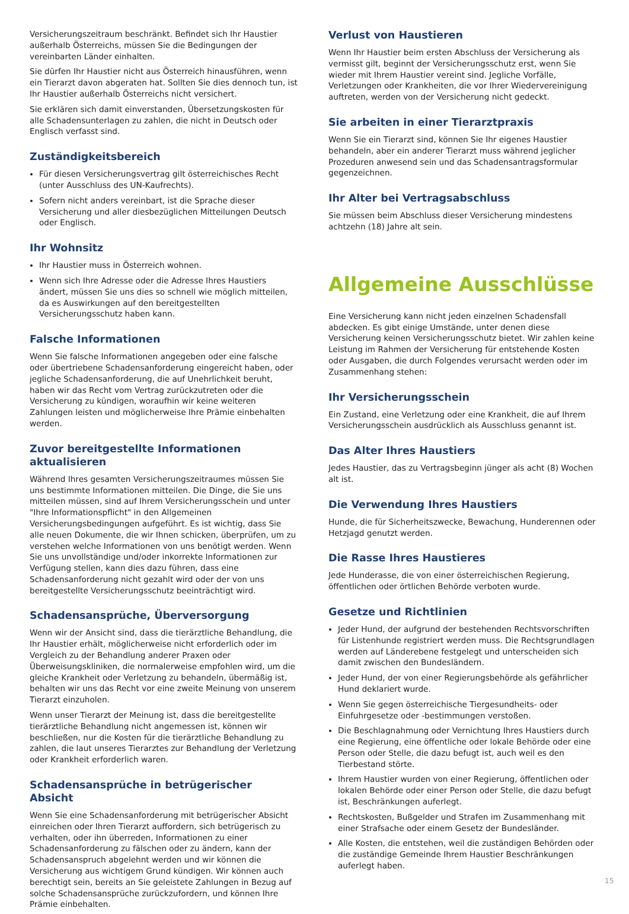Versicherungszeitraum beschränkt. Befindet sich Ihr Haustier außerhalb Österreichs, müssen Sie die Bedingungen der vereinbarten Länder einhalten.
Sie dürfen Ihr Haustier nicht aus Österreich hinausführen, wenn ein Tierarzt davon abgeraten hat. Sollten Sie dies dennoch tun, ist Ihr Haustier außerhalb Österreichs nicht versichert.
Sie erklären sich damit einverstanden, Übersetzungskosten für alle Schadensunterlagen zu zahlen, die nicht in Deutsch oder Englisch verfasst sind.
Zuständigkeitsbereich
Für diesen Versicherungsvertrag gilt österreichisches Recht (unter Ausschluss des UN-Kaufrechts).
Sofern nicht anders vereinbart, ist die Sprache dieser Versicherung und aller diesbezüglichen Mitteilungen Deutsch oder Englisch.
Ihr Wohnsitz
Ihr Haustier muss in Österreich wohnen.
Wenn sich Ihre Adresse oder die Adresse Ihres Haustiers ändert, müssen Sie uns dies so schnell wie möglich mitteilen, da es Auswirkungen auf den bereitgestellten Versicherungsschutz haben kann.
Falsche Informationen
Wenn Sie falsche Informationen angegeben oder eine falsche oder übertriebene Schadensanforderung eingereicht haben, oder jegliche Schadensanforderung, die auf Unehrlichkeit beruht, haben wir das Recht vom Vertrag zurückzutreten oder die Versicherung zu kündigen, woraufhin wir keine weiteren Zahlungen leisten und möglicherweise Ihre Prämie einbehalten werden.
Zuvor bereitgestellte Informationen aktualisieren
Während Ihres gesamten Versicherungszeitraumes müssen Sie uns bestimmte Informationen mitteilen. Die Dinge, die Sie uns mitteilen müssen, sind auf Ihrem Versicherungsschein und unter "Ihre Informationspflicht" in den Allgemeinen Versicherungsbedingungen aufgeführt. Es ist wichtig, dass Sie alle neuen Dokumente, die wir Ihnen schicken, überprüfen, um zu verstehen welche Informationen von uns benötigt werden. Wenn Sie uns unvollständige und/oder inkorrekte Informationen zur Verfügung stellen, kann dies dazu führen, dass eine Schadensanforderung nicht gezahlt wird oder der von uns bereitgestellte Versicherungsschutz beeinträchtigt wird.
Schadensansprüche, Überversorgung
Wenn wir der Ansicht sind, dass die tierärztliche Behandlung, die Ihr Haustier erhält, möglicherweise nicht erforderlich oder im Vergleich zu der Behandlung anderer Praxen oder Überweisungskliniken, die normalerweise empfohlen wird, um die gleiche Krankheit oder Verletzung zu behandeln, übermäßig ist, behalten wir uns das Recht vor eine zweite Meinung von unserem Tierarzt einzuholen.
Wenn unser Tierarzt der Meinung ist, dass die bereitgestellte tierärztliche Behandlung nicht angemessen ist, können wir beschließen, nur die Kosten für die tierärztliche Behandlung zu zahlen, die laut unseres Tierarztes zur Behandlung der Verletzung oder Krankheit erforderlich waren.
Schadensansprüche in betrügerischer Absicht
Wenn Sie eine Schadensanforderung mit betrügerischer Absicht einreichen oder Ihren Tierarzt auffordern, sich betrügerisch zu verhalten, oder ihn überreden, Informationen zu einer Schadensanforderung zu fälschen oder zu ändern, kann der Schadensanspruch abgelehnt werden und wir können die Versicherung aus wichtigem Grund kündigen. Wir können auch berechtigt sein, bereits an Sie geleistete Zahlungen in Bezug auf solche Schadensansprüche zurückzufordern, und können Ihre Prämie einbehalten.
Verlust von Haustieren
Wenn Ihr Haustier beim ersten Abschluss der Versicherung als vermisst gilt, beginnt der Versicherungsschutz erst, wenn Sie wieder mit Ihrem Haustier vereint sind. Jegliche Vorfälle, Verletzungen oder Krankheiten, die vor Ihrer Wiedervereinigung auftreten, werden von der Versicherung nicht gedeckt.
Sie arbeiten in einer Tierarztpraxis
Wenn Sie ein Tierarzt sind, können Sie Ihr eigenes Haustier behandeln, aber ein anderer Tierarzt muss während jeglicher Prozeduren anwesend sein und das Schadensantragsformular gegenzeichnen.
Ihr Alter bei Vertragsabschluss
Sie müssen beim Abschluss dieser Versicherung mindestens achtzehn (18) Jahre alt sein.
Allgemeine Ausschlüsse
Eine Versicherung kann nicht jeden einzelnen Schadensfall abdecken. Es gibt einige Umstände, unter denen diese Versicherung keinen Versicherungsschutz bietet. Wir zahlen keine Leistung im Rahmen der Versicherung für entstehende Kosten oder Ausgaben, die durch Folgendes verursacht werden oder im Zusammenhang stehen:
Ihr Versicherungsschein
Ein Zustand, eine Verletzung oder eine Krankheit, die auf Ihrem Versicherungsschein ausdrücklich als Ausschluss genannt ist.
Das Alter Ihres Haustiers
Jedes Haustier, das zu Vertragsbeginn jünger als acht (8) Wochen alt ist.
Die Verwendung Ihres Haustiers
Hunde, die für Sicherheitszwecke, Bewachung, Hunderennen oder Hetzjagd genutzt werden.
Die Rasse Ihres Haustieres
Jede Hunderasse, die von einer österreichischen Regierung, öffentlichen oder örtlichen Behörde verboten wurde.
Gesetze und Richtlinien
Jeder Hund, der aufgrund der bestehenden Rechtsvorschriften für Listenhunde registriert werden muss. Die Rechtsgrundlagen werden auf Länderebene festgelegt und unterscheiden sich damit zwischen den Bundesländern.
Jeder Hund, der von einer Regierungsbehörde als gefährlicher Hund deklariert wurde.
Wenn Sie gegen österreichische Tiergesundheits- oder Einfuhrgesetze oder -bestimmungen verstoßen.
Die Beschlagnahmung oder Vernichtung Ihres Haustiers durch eine Regierung, eine öffentliche oder lokale Behörde oder eine Person oder Stelle, die dazu befugt ist, auch weil es den Tierbestand störte.
Ihrem Haustier wurden von einer Regierung, öffentlichen oder lokalen Behörde oder einer Person oder Stelle, die dazu befugt ist, Beschränkungen auferlegt.
Rechtskosten, Bußgelder und Strafen im Zusammenhang mit einer Strafsache oder einem Gesetz der Bundesländer.
Alle Kosten, die entstehen, weil die zuständigen Behörden oder die zuständige Gemeinde Ihrem Haustier Beschränkungen auferlegt haben.
15